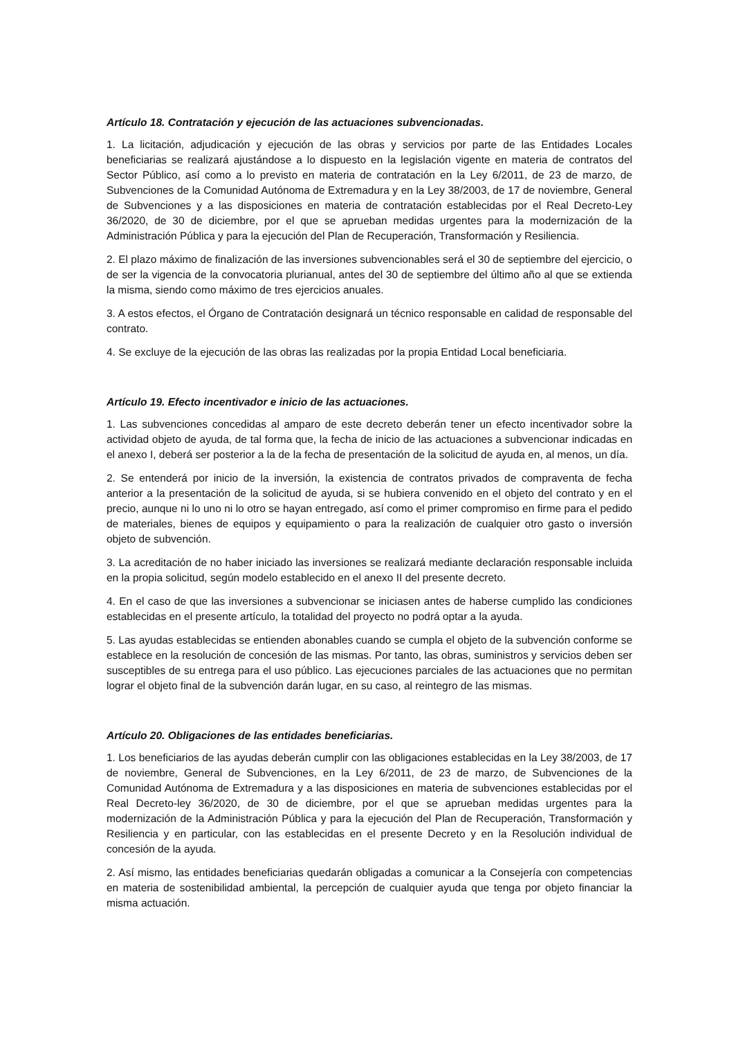Artículo 18. Contratación y ejecución de las actuaciones subvencionadas.
1. La licitación, adjudicación y ejecución de las obras y servicios por parte de las Entidades Locales beneficiarias se realizará ajustándose a lo dispuesto en la legislación vigente en materia de contratos del Sector Público, así como a lo previsto en materia de contratación en la Ley 6/2011, de 23 de marzo, de Subvenciones de la Comunidad Autónoma de Extremadura y en la Ley 38/2003, de 17 de noviembre, General de Subvenciones y a las disposiciones en materia de contratación establecidas por el Real Decreto-Ley 36/2020, de 30 de diciembre, por el que se aprueban medidas urgentes para la modernización de la Administración Pública y para la ejecución del Plan de Recuperación, Transformación y Resiliencia.
2. El plazo máximo de finalización de las inversiones subvencionables será el 30 de septiembre del ejercicio, o de ser la vigencia de la convocatoria plurianual, antes del 30 de septiembre del último año al que se extienda la misma, siendo como máximo de tres ejercicios anuales.
3. A estos efectos, el Órgano de Contratación designará un técnico responsable en calidad de responsable del contrato.
4. Se excluye de la ejecución de las obras las realizadas por la propia Entidad Local beneficiaria.
Artículo 19. Efecto incentivador e inicio de las actuaciones.
1. Las subvenciones concedidas al amparo de este decreto deberán tener un efecto incentivador sobre la actividad objeto de ayuda, de tal forma que, la fecha de inicio de las actuaciones a subvencionar indicadas en el anexo I, deberá ser posterior a la de la fecha de presentación de la solicitud de ayuda en, al menos, un día.
2. Se entenderá por inicio de la inversión, la existencia de contratos privados de compraventa de fecha anterior a la presentación de la solicitud de ayuda, si se hubiera convenido en el objeto del contrato y en el precio, aunque ni lo uno ni lo otro se hayan entregado, así como el primer compromiso en firme para el pedido de materiales, bienes de equipos y equipamiento o para la realización de cualquier otro gasto o inversión objeto de subvención.
3. La acreditación de no haber iniciado las inversiones se realizará mediante declaración responsable incluida en la propia solicitud, según modelo establecido en el anexo II del presente decreto.
4. En el caso de que las inversiones a subvencionar se iniciasen antes de haberse cumplido las condiciones establecidas en el presente artículo, la totalidad del proyecto no podrá optar a la ayuda.
5. Las ayudas establecidas se entienden abonables cuando se cumpla el objeto de la subvención conforme se establece en la resolución de concesión de las mismas. Por tanto, las obras, suministros y servicios deben ser susceptibles de su entrega para el uso público. Las ejecuciones parciales de las actuaciones que no permitan lograr el objeto final de la subvención darán lugar, en su caso, al reintegro de las mismas.
Artículo 20. Obligaciones de las entidades beneficiarias.
1. Los beneficiarios de las ayudas deberán cumplir con las obligaciones establecidas en la Ley 38/2003, de 17 de noviembre, General de Subvenciones, en la Ley 6/2011, de 23 de marzo, de Subvenciones de la Comunidad Autónoma de Extremadura y a las disposiciones en materia de subvenciones establecidas por el Real Decreto-ley 36/2020, de 30 de diciembre, por el que se aprueban medidas urgentes para la modernización de la Administración Pública y para la ejecución del Plan de Recuperación, Transformación y Resiliencia y en particular, con las establecidas en el presente Decreto y en la Resolución individual de concesión de la ayuda.
2. Así mismo, las entidades beneficiarias quedarán obligadas a comunicar a la Consejería con competencias en materia de sostenibilidad ambiental, la percepción de cualquier ayuda que tenga por objeto financiar la misma actuación.